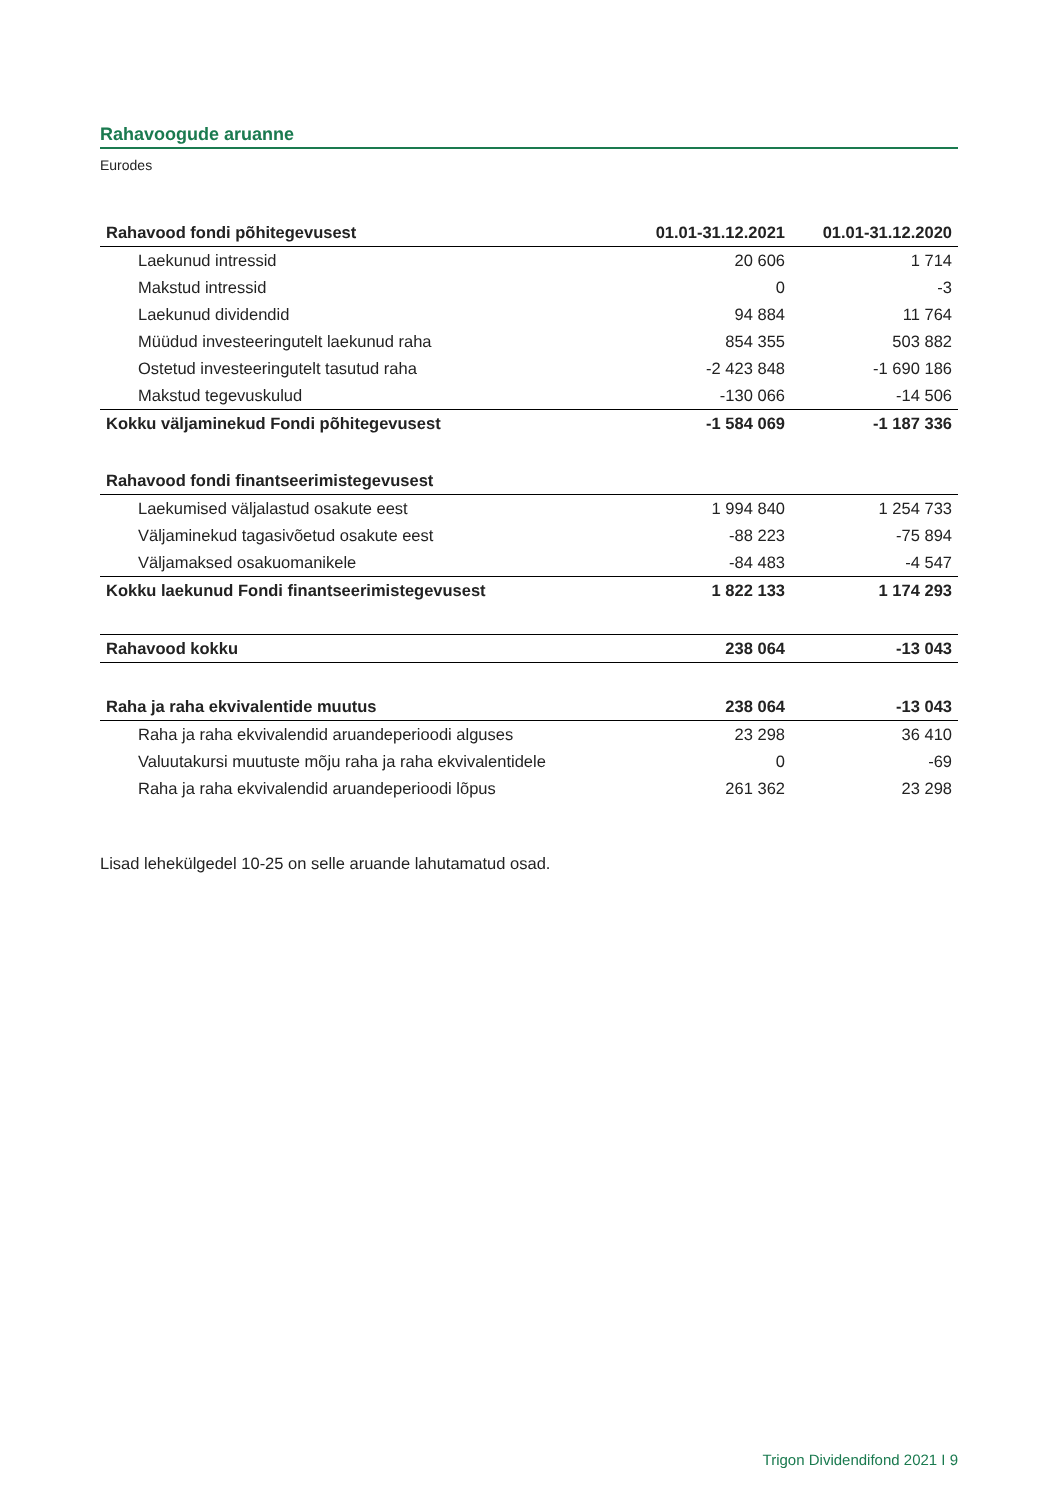Rahavoogude aruanne
Eurodes
| Rahavood fondi põhitegevusest | 01.01-31.12.2021 | 01.01-31.12.2020 |
| --- | --- | --- |
| Laekunud intressid | 20 606 | 1 714 |
| Makstud intressid | 0 | -3 |
| Laekunud dividendid | 94 884 | 11 764 |
| Müüdud investeeringutelt laekunud raha | 854 355 | 503 882 |
| Ostetud investeeringutelt tasutud raha | -2 423 848 | -1 690 186 |
| Makstud tegevuskulud | -130 066 | -14 506 |
| Kokku väljaminekud Fondi põhitegevusest | -1 584 069 | -1 187 336 |
| Rahavood fondi finantseerimistegevusest | | |
| Laekumised väljalastud osakute eest | 1 994 840 | 1 254 733 |
| Väljaminekud tagasivõetud osakute eest | -88 223 | -75 894 |
| Väljamaksed osakuomanikele | -84 483 | -4 547 |
| Kokku laekunud Fondi finantseerimistegevusest | 1 822 133 | 1 174 293 |
| Rahavood kokku | 238 064 | -13 043 |
| Raha ja raha ekvivalentide muutus | 238 064 | -13 043 |
| Raha ja raha ekvivalendid aruandeperioodi alguses | 23 298 | 36 410 |
| Valuutakursi muutuste mõju raha ja raha ekvivalentidele | 0 | -69 |
| Raha ja raha ekvivalendid aruandeperioodi lõpus | 261 362 | 23 298 |
Lisad lehekülgedel 10-25 on selle aruande lahutamatud osad.
Trigon Dividendifond 2021 I 9